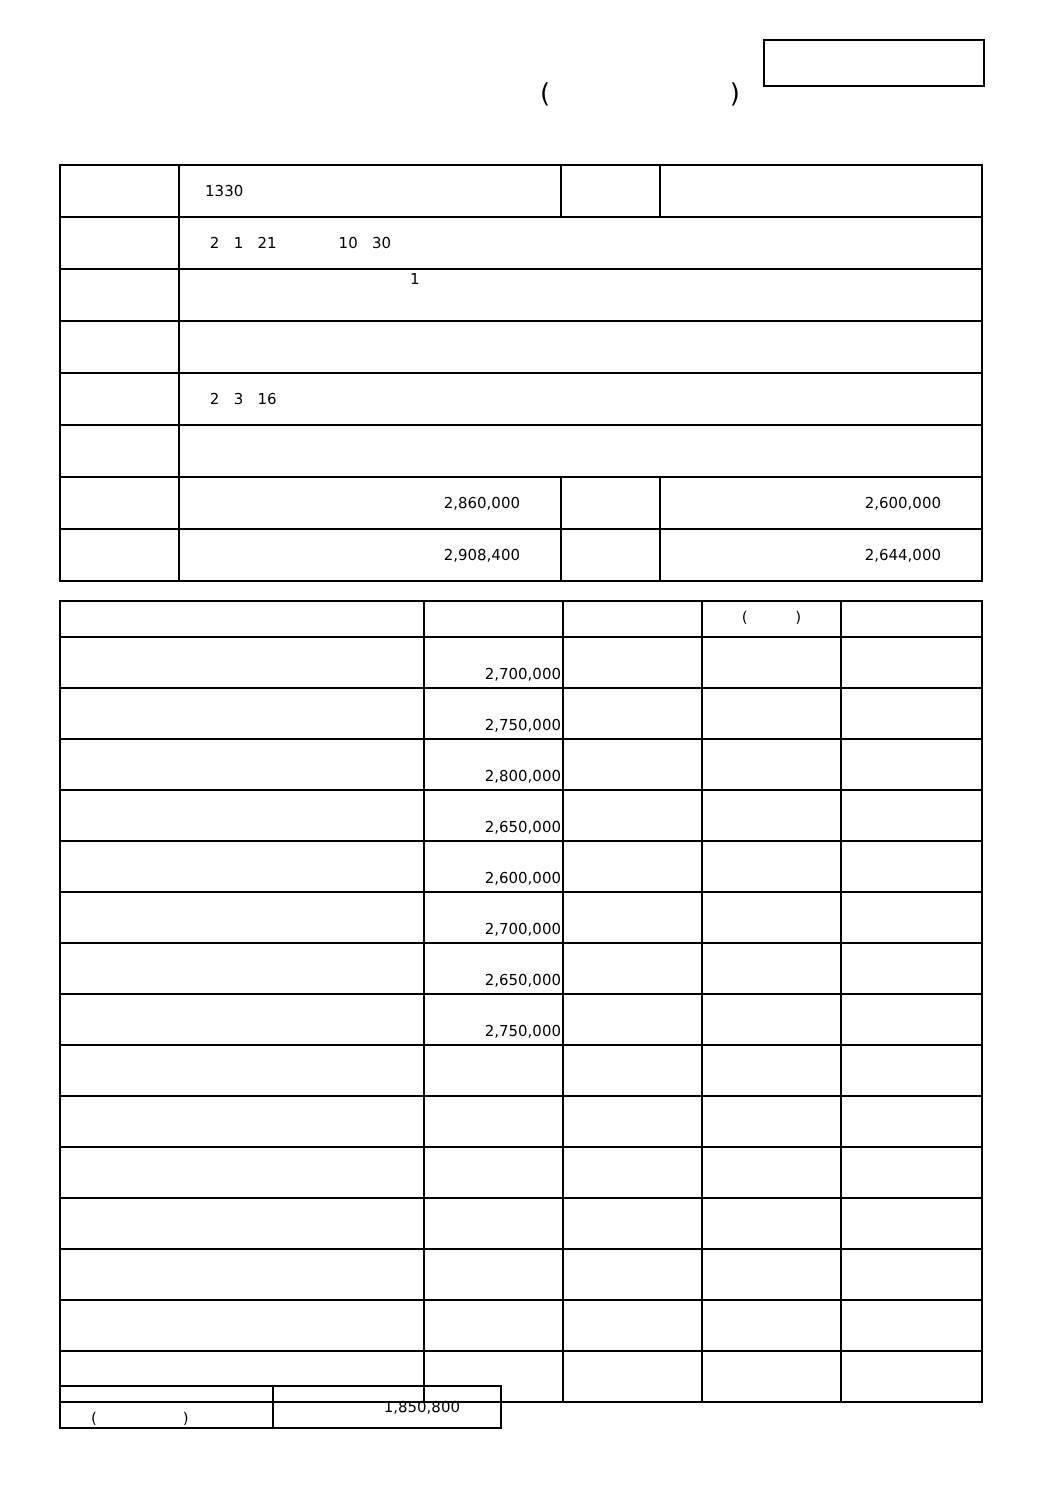()
| | 1330 | | |
| | 2 1 21 10 30 | | |
| | 1 | | |
| | 2 3 16 | | |
| | 2,860,000 | | 2,600,000 |
| | 2,908,400 | | 2,644,000 |
| | | | ( ) | |
| | 2,700,000 | | | |
| | 2,750,000 | | | |
| | 2,800,000 | | | |
| | 2,650,000 | | | |
| | 2,600,000 | | | |
| | 2,700,000 | | | |
| | 2,650,000 | | | |
| | 2,750,000 | | | |
| ( ) | 1,850,800 |